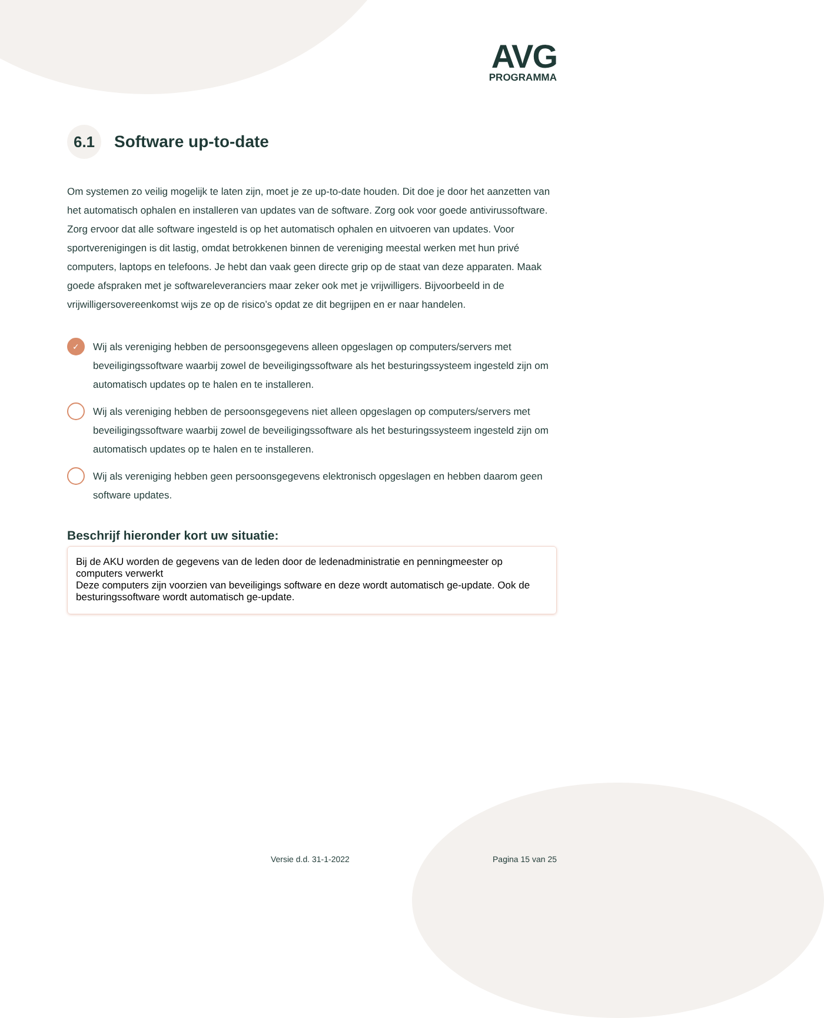AVG
PROGRAMMA
6.1 Software up-to-date
Om systemen zo veilig mogelijk te laten zijn, moet je ze up-to-date houden. Dit doe je door het aanzetten van het automatisch ophalen en installeren van updates van de software. Zorg ook voor goede antivirussoftware. Zorg ervoor dat alle software ingesteld is op het automatisch ophalen en uitvoeren van updates. Voor sportverenigingen is dit lastig, omdat betrokkenen binnen de vereniging meestal werken met hun privé computers, laptops en telefoons. Je hebt dan vaak geen directe grip op de staat van deze apparaten. Maak goede afspraken met je softwareleveranciers maar zeker ook met je vrijwilligers. Bijvoorbeeld in de vrijwilligersovereenkomst wijs ze op de risico’s opdat ze dit begrijpen en er naar handelen.
✓
Wij als vereniging hebben de persoonsgegevens alleen opgeslagen op computers/servers met beveiligingssoftware waarbij zowel de beveiligingssoftware als het besturingssysteem ingesteld zijn om automatisch updates op te halen en te installeren.
Wij als vereniging hebben de persoonsgegevens niet alleen opgeslagen op computers/servers met beveiligingssoftware waarbij zowel de beveiligingssoftware als het besturingssysteem ingesteld zijn om automatisch updates op te halen en te installeren.
Wij als vereniging hebben geen persoonsgegevens elektronisch opgeslagen en hebben daarom geen software updates.
Beschrijf hieronder kort uw situatie:
Bij de AKU worden de gegevens van de leden door de ledenadministratie en penningmeester op computers verwerkt
Deze computers zijn voorzien van beveiligings software en deze wordt automatisch ge-update. Ook de besturingssoftware wordt automatisch ge-update.
Versie d.d. 31-1-2022 Pagina 15 van 25